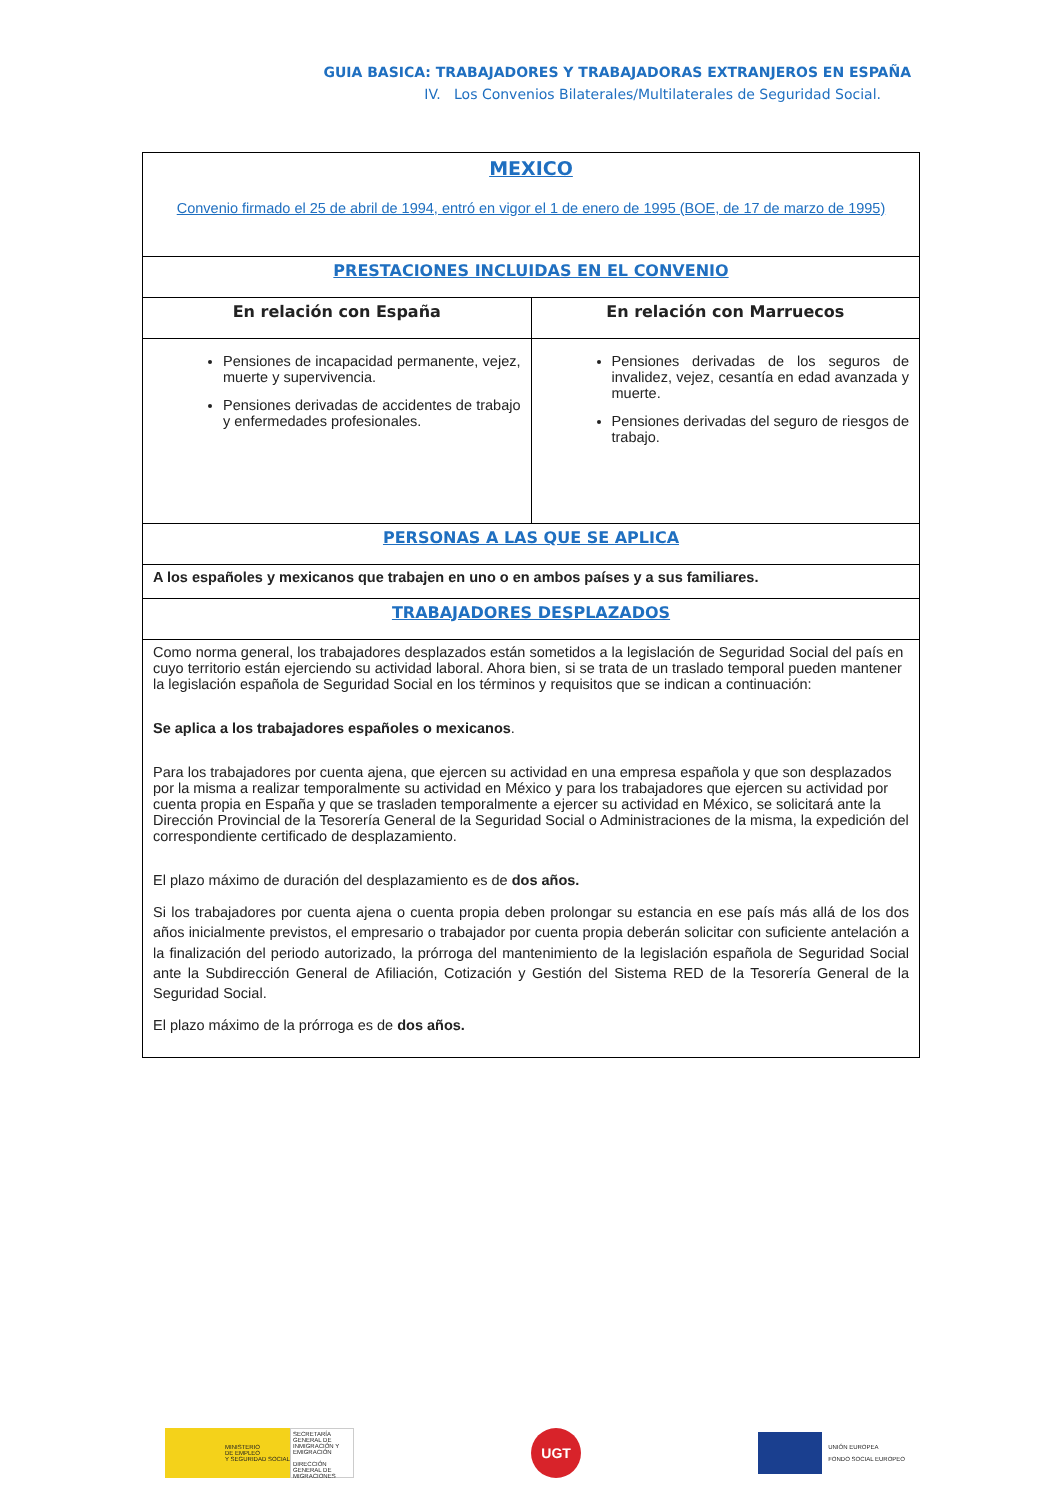GUIA BASICA: TRABAJADORES Y TRABAJADORAS EXTRANJEROS EN ESPAÑA
IV. Los Convenios Bilaterales/Multilaterales de Seguridad Social.
| MEXICO Convenio firmado el 25 de abril de 1994, entró en vigor el 1 de enero de 1995 (BOE, de 17 de marzo de 1995) | |
| PRESTACIONES INCLUIDAS EN EL CONVENIO | |
| En relación con España | En relación con Marruecos |
| Pensiones de incapacidad permanente, vejez, muerte y supervivencia. Pensiones derivadas de accidentes de trabajo y enfermedades profesionales. | Pensiones derivadas de los seguros de invalidez, vejez, cesantía en edad avanzada y muerte. Pensiones derivadas del seguro de riesgos de trabajo. |
| PERSONAS A LAS QUE SE APLICA | |
| A los españoles y mexicanos que trabajen en uno o en ambos países y a sus familiares. | |
| TRABAJADORES DESPLAZADOS | |
| Como norma general, los trabajadores desplazados están sometidos a la legislación de Seguridad Social del país en cuyo territorio están ejerciendo su actividad laboral. Ahora bien, si se trata de un traslado temporal pueden mantener la legislación española de Seguridad Social en los términos y requisitos que se indican a continuación: Se aplica a los trabajadores españoles o mexicanos . Para los trabajadores por cuenta ajena, que ejercen su actividad en una empresa española y que son desplazados por la misma a realizar temporalmente su actividad en México y para los trabajadores que ejercen su actividad por cuenta propia en España y que se trasladen temporalmente a ejercer su actividad en México, se solicitará ante la Dirección Provincial de la Tesorería General de la Seguridad Social o Administraciones de la misma, la expedición del correspondiente certificado de desplazamiento. El plazo máximo de duración del desplazamiento es de dos años. Si los trabajadores por cuenta ajena o cuenta propia deben prolongar su estancia en ese país más allá de los dos años inicialmente previstos, el empresario o trabajador por cuenta propia deberán solicitar con suficiente antelación a la finalización del periodo autorizado, la prórroga del mantenimiento de la legislación española de Seguridad Social ante la Subdirección General de Afiliación, Cotización y Gestión del Sistema RED de la Tesorería General de la Seguridad Social. El plazo máximo de la prórroga es de dos años. | |
MINISTERIO
DE EMPLEO
Y SEGURIDAD SOCIAL
SECRETARÍA GENERAL DE INMIGRACIÓN Y EMIGRACIÓN
DIRECCIÓN GENERAL DE MIGRACIONES
UGT
UNIÓN EUROPEA
FONDO SOCIAL EUROPEO